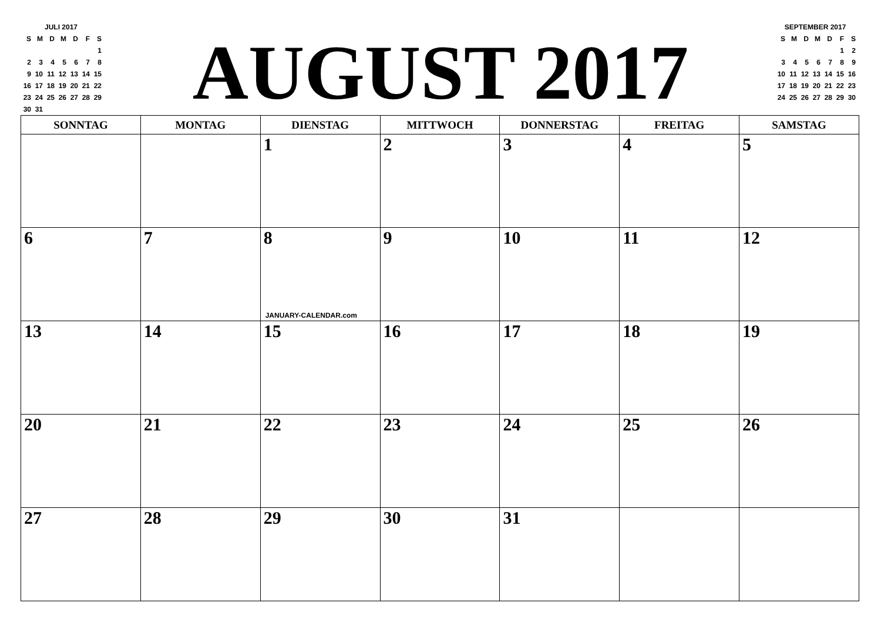| JULI 2017 | | | | | | |
| S | M | D | M | D | F | S |
| | | | | | | 1 |
| 2 | 3 | 4 | 5 | 6 | 7 | 8 |
| 9 | 10 | 11 | 12 | 13 | 14 | 15 |
| 16 | 17 | 18 | 19 | 20 | 21 | 22 |
| 23 | 24 | 25 | 26 | 27 | 28 | 29 |
| 30 | 31 | | | | | |
AUGUST 2017
| SEPTEMBER 2017 | | | | | | |
| S | M | D | M | D | F | S |
| | | | | | 1 | 2 |
| 3 | 4 | 5 | 6 | 7 | 8 | 9 |
| 10 | 11 | 12 | 13 | 14 | 15 | 16 |
| 17 | 18 | 19 | 20 | 21 | 22 | 23 |
| 24 | 25 | 26 | 27 | 28 | 29 | 30 |
| SONNTAG | MONTAG | DIENSTAG | MITTWOCH | DONNERSTAG | FREITAG | SAMSTAG |
| --- | --- | --- | --- | --- | --- | --- |
| | | 1 | 2 | 3 | 4 | 5 |
| 6 | 7 | 8 JANUARY-CALENDAR.com | 9 | 10 | 11 | 12 |
| 13 | 14 | 15 | 16 | 17 | 18 | 19 |
| 20 | 21 | 22 | 23 | 24 | 25 | 26 |
| 27 | 28 | 29 | 30 | 31 | | |